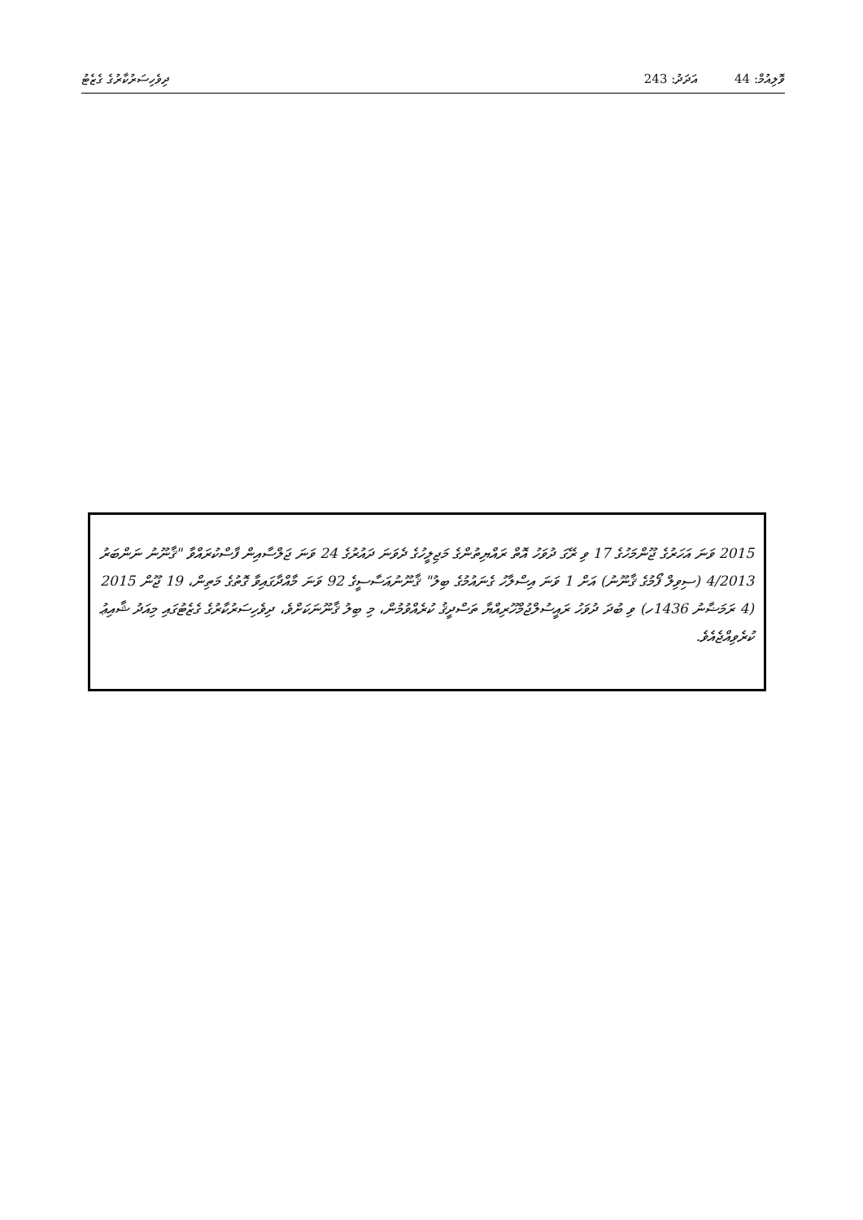ވޮލިއުމް: 44 އަދަދު: 243 ދިވެހިސަރުކާރުގެ ގެޒެޓު
2015 ވަނަ އަހަރުގެ ޖޫންމަހުގެ 17 ވި ރޭގަ ދުވަހު އޮތް ރައްޔިތުންގެ މަޖިލީހުގެ ދެވަނަ ދައުރުގެ 24 ވަނަ ޖަލްސާއިން ފާސްކުރައްވާ "ޤާނޫނު ނަންބަރު 4/2013 (ސިވިލް ފޯމުގެ ޤާނޫނު) އަށް 1 ވަނަ އިސްލާހު ގެނައުމުގެ ބިލު" ޤާނޫނުއަސާސީގެ 92 ވަނަ މާއްދާގައިވާ ގޮތުގެ މަތިން، 19 ޖޫން 2015 (4 ރަމަޟާނު 1436ހ) ވި ބުދަ ދުވަހު ރައީސުލްޖުމްހޫރިއްޔާ ތަސްދީޤު ކުރެއްވުމުން، މި ބިލު ޤާނޫނަކަށްވެ، ދިވެހިސަރުކާރުގެ ގެޒެޓުގައި މިއަދު ޝާއިޢު ކުރެވިއްޖެއެވެ.